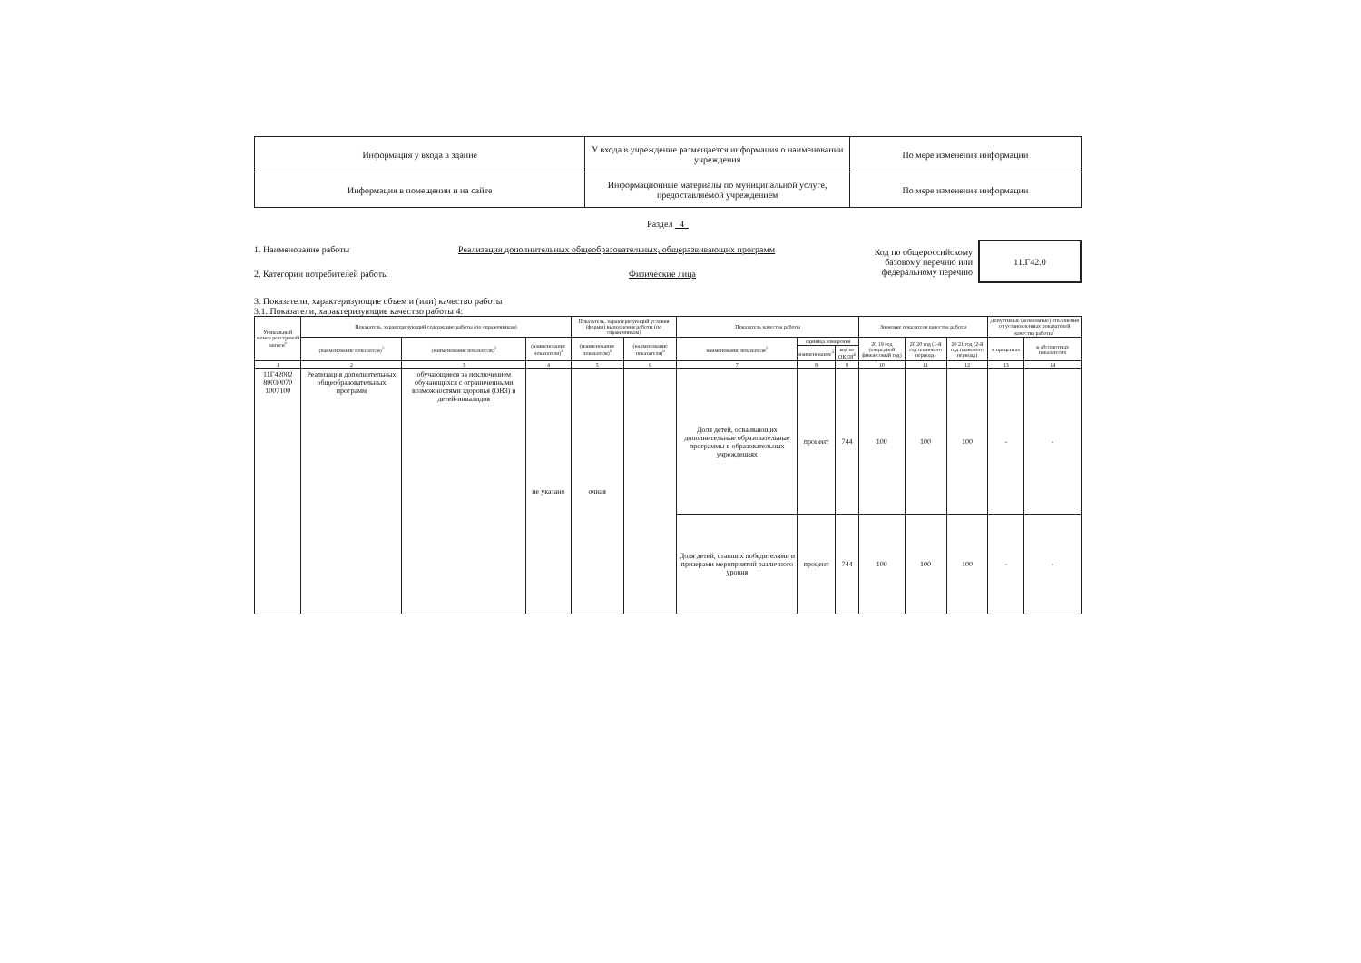| Информация у входа в здание | У входа в учреждение размещается информация о наименовании учреждения | По мере изменения информации |
| Информация в помещении и на сайте | Информационные материалы по муниципальной услуге, предоставляемой учреждением | По мере изменения информации |
Раздел 4
1. Наименование работы Реализация дополнительных общеобразовательных, общеразвивающих программ
2. Категории потребителей работы Физические лица
Код по общероссийскому базовому перечню или федеральному перечню
11.Г42.0
3. Показатели, характеризующие объем и (или) качество работы
3.1. Показатели, характеризующие качество работы 4:
| Уникальный номер реестровой записи<sup>5</sup> | Показатель, характеризующий содержание работы (по справочникам) | | | Показатель, характеризующий условия (формы) выполнения работы (по справочникам) | | Показатель качества работы | | | Значение показателя качества работы | | | Допустимые (возможные) отклонения от установленных показателей качества работы<sup>7</sup> | |
| --- | --- | --- | --- | --- | --- | --- | --- | --- | --- | --- | --- | --- | --- |
| | (наименование показателя)<sup>5</sup> | (наименование показателя)<sup>5</sup> | (наименование показателя)<sup>5</sup> | (наименование показателя)<sup>5</sup> | (наименование показателя)<sup>5</sup> | наименование показателя<sup>5</sup> | единица измерения | | 20 19 год (очередной финансовый год) | 20 20 год (1-й год планового периода) | 20 21 год (2-й год планового периода) | в процентах | в абсолютных показателях |
| | | | | | | | наименование<sup>5</sup> | код по ОКЕИ<sup>6</sup> | | | | | |
| 1 | 2 | 3 | 4 | 5 | 6 | 7 | 8 | 9 | 10 | 11 | 12 | 13 | 14 |
| 11Г42002 80030070 1007100 | Реализация дополнительных общеобразовательных программ | обучающиеся за исключением обучающихся с ограниченными возможностями здоровья (ОВЗ) и детей-инвалидов | не указано | очная | | Доля детей, осваивающих дополнительные образовательные программы в образовательных учреждениях | процент | 744 | 100 | 100 | 100 | - | - |
| | | | | | | Доля детей, ставших победителями и призерами мероприятий различного уровня | процент | 744 | 100 | 100 | 100 | - | - |